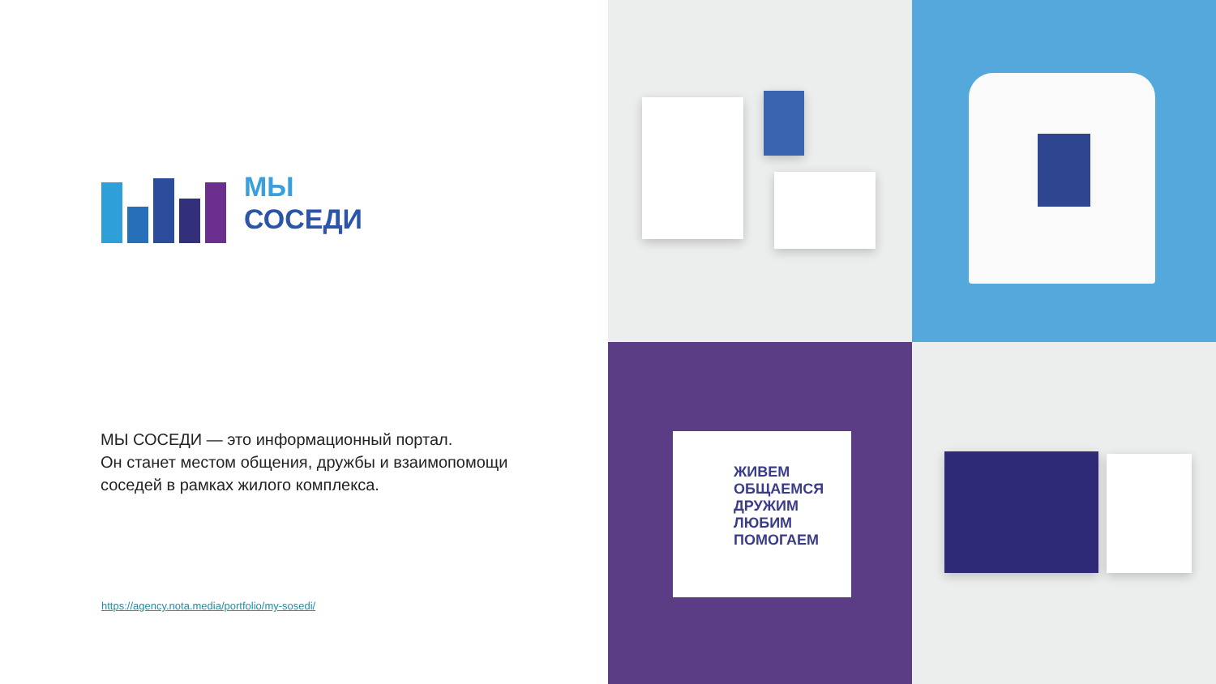МЫ
СОСЕДИ
МЫ СОСЕДИ — это информационный портал.
Он станет местом общения, дружбы и взаимопомощи
соседей в рамках жилого комплекса.
https://agency.nota.media/portfolio/my-sosedi/
ЖИВЕМ
ОБЩАЕМСЯ
ДРУЖИМ
ЛЮБИМ
ПОМОГАЕМ